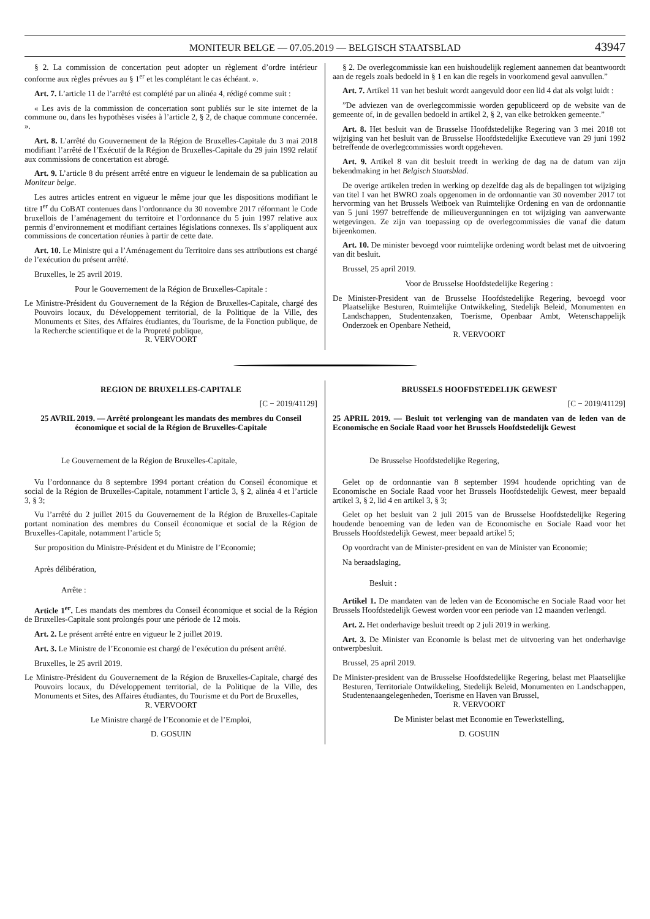MONITEUR BELGE — 07.05.2019 — BELGISCH STAATSBLAD 43947
§ 2. La commission de concertation peut adopter un règlement d’ordre intérieur conforme aux règles prévues au § 1<sup>er</sup> et les complétant le cas échéant. ».
Art. 7. L’article 11 de l’arrêté est complété par un alinéa 4, rédigé comme suit :
« Les avis de la commission de concertation sont publiés sur le site internet de la commune ou, dans les hypothèses visées à l’article 2, § 2, de chaque commune concernée. ».
Art. 8. L’arrêté du Gouvernement de la Région de Bruxelles-Capitale du 3 mai 2018 modifiant l’arrêté de l’Exécutif de la Région de Bruxelles-Capitale du 29 juin 1992 relatif aux commissions de concertation est abrogé.
Art. 9. L’article 8 du présent arrêté entre en vigueur le lendemain de sa publication au Moniteur belge.
Les autres articles entrent en vigueur le même jour que les dispositions modifiant le titre I<sup>er</sup> du CoBAT contenues dans l’ordonnance du 30 novembre 2017 réformant le Code bruxellois de l’aménagement du territoire et l’ordonnance du 5 juin 1997 relative aux permis d’environnement et modifiant certaines législations connexes. Ils s’appliquent aux commissions de concertation réunies à partir de cette date.
Art. 10. Le Ministre qui a l’Aménagement du Territoire dans ses attributions est chargé de l’exécution du présent arrêté.
Bruxelles, le 25 avril 2019.
Pour le Gouvernement de la Région de Bruxelles-Capitale :
Le Ministre-Président du Gouvernement de la Région de Bruxelles-Capitale, chargé des Pouvoirs locaux, du Développement territorial, de la Politique de la Ville, des Monuments et Sites, des Affaires étudiantes, du Tourisme, de la Fonction publique, de la Recherche scientifique et de la Propreté publique,
R. VERVOORT
§ 2. De overlegcommissie kan een huishoudelijk reglement aannemen dat beantwoordt aan de regels zoals bedoeld in § 1 en kan die regels in voorkomend geval aanvullen.”
Art. 7. Artikel 11 van het besluit wordt aangevuld door een lid 4 dat als volgt luidt :
”De adviezen van de overlegcommissie worden gepubliceerd op de website van de gemeente of, in de gevallen bedoeld in artikel 2, § 2, van elke betrokken gemeente.”
Art. 8. Het besluit van de Brusselse Hoofdstedelijke Regering van 3 mei 2018 tot wijziging van het besluit van de Brusselse Hoofdstedelijke Executieve van 29 juni 1992 betreffende de overlegcommissies wordt opgeheven.
Art. 9. Artikel 8 van dit besluit treedt in werking de dag na de datum van zijn bekendmaking in het Belgisch Staatsblad.
De overige artikelen treden in werking op dezelfde dag als de bepalingen tot wijziging van titel I van het BWRO zoals opgenomen in de ordonnantie van 30 november 2017 tot hervorming van het Brussels Wetboek van Ruimtelijke Ordening en van de ordonnantie van 5 juni 1997 betreffende de milieuvergunningen en tot wijziging van aanverwante wetgevingen. Ze zijn van toepassing op de overlegcommissies die vanaf die datum bijeenkomen.
Art. 10. De minister bevoegd voor ruimtelijke ordening wordt belast met de uitvoering van dit besluit.
Brussel, 25 april 2019.
Voor de Brusselse Hoofdstedelijke Regering :
De Minister-President van de Brusselse Hoofdstedelijke Regering, bevoegd voor Plaatselijke Besturen, Ruimtelijke Ontwikkeling, Stedelijk Beleid, Monumenten en Landschappen, Studentenzaken, Toerisme, Openbaar Ambt, Wetenschappelijk Onderzoek en Openbare Netheid,
R. VERVOORT
REGION DE BRUXELLES-CAPITALE
[C − 2019/41129]
25 AVRIL 2019. — Arrêté prolongeant les mandats des membres du Conseil économique et social de la Région de Bruxelles-Capitale
Le Gouvernement de la Région de Bruxelles-Capitale,
Vu l’ordonnance du 8 septembre 1994 portant création du Conseil économique et social de la Région de Bruxelles-Capitale, notamment l’article 3, § 2, alinéa 4 et l’article 3, § 3;
Vu l’arrêté du 2 juillet 2015 du Gouvernement de la Région de Bruxelles-Capitale portant nomination des membres du Conseil économique et social de la Région de Bruxelles-Capitale, notamment l’article 5;
Sur proposition du Ministre-Président et du Ministre de l’Economie;
Après délibération,
Arrête :
Article 1<sup>er</sup>. Les mandats des membres du Conseil économique et social de la Région de Bruxelles-Capitale sont prolongés pour une période de 12 mois.
Art. 2. Le présent arrêté entre en vigueur le 2 juillet 2019.
Art. 3. Le Ministre de l’Economie est chargé de l’exécution du présent arrêté.
Bruxelles, le 25 avril 2019.
Le Ministre-Président du Gouvernement de la Région de Bruxelles-Capitale, chargé des Pouvoirs locaux, du Développement territorial, de la Politique de la Ville, des Monuments et Sites, des Affaires étudiantes, du Tourisme et du Port de Bruxelles,
R. VERVOORT
Le Ministre chargé de l’Economie et de l’Emploi,
D. GOSUIN
BRUSSELS HOOFDSTEDELIJK GEWEST
[C − 2019/41129]
25 APRIL 2019. — Besluit tot verlenging van de mandaten van de leden van de Economische en Sociale Raad voor het Brussels Hoofdstedelijk Gewest
De Brusselse Hoofdstedelijke Regering,
Gelet op de ordonnantie van 8 september 1994 houdende oprichting van de Economische en Sociale Raad voor het Brussels Hoofdstedelijk Gewest, meer bepaald artikel 3, § 2, lid 4 en artikel 3, § 3;
Gelet op het besluit van 2 juli 2015 van de Brusselse Hoofdstedelijke Regering houdende benoeming van de leden van de Economische en Sociale Raad voor het Brussels Hoofdstedelijk Gewest, meer bepaald artikel 5;
Op voordracht van de Minister-president en van de Minister van Economie;
Na beraadslaging,
Besluit :
Artikel 1. De mandaten van de leden van de Economische en Sociale Raad voor het Brussels Hoofdstedelijk Gewest worden voor een periode van 12 maanden verlengd.
Art. 2. Het onderhavige besluit treedt op 2 juli 2019 in werking.
Art. 3. De Minister van Economie is belast met de uitvoering van het onderhavige ontwerpbesluit.
Brussel, 25 april 2019.
De Minister-president van de Brusselse Hoofdstedelijke Regering, belast met Plaatselijke Besturen, Territoriale Ontwikkeling, Stedelijk Beleid, Monumenten en Landschappen, Studentenaangelegenheden, Toerisme en Haven van Brussel,
R. VERVOORT
De Minister belast met Economie en Tewerkstelling,
D. GOSUIN